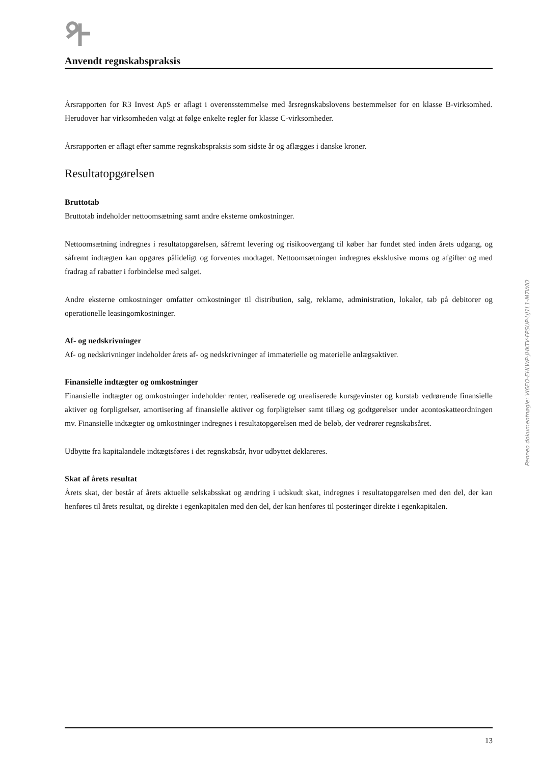Anvendt regnskabspraksis
Årsrapporten for R3 Invest ApS er aflagt i overensstemmelse med årsregnskabslovens bestemmelser for en klasse B-virksomhed. Herudover har virksomheden valgt at følge enkelte regler for klasse C-virksomheder.
Årsrapporten er aflagt efter samme regnskabspraksis som sidste år og aflægges i danske kroner.
Resultatopgørelsen
Bruttotab
Bruttotab indeholder nettoomsætning samt andre eksterne omkostninger.
Nettoomsætning indregnes i resultatopgørelsen, såfremt levering og risikoovergang til køber har fundet sted inden årets udgang, og såfremt indtægten kan opgøres pålideligt og forventes modtaget. Nettoomsætningen indregnes eksklusive moms og afgifter og med fradrag af rabatter i forbindelse med salget.
Andre eksterne omkostninger omfatter omkostninger til distribution, salg, reklame, administration, lokaler, tab på debitorer og operationelle leasingomkostninger.
Af- og nedskrivninger
Af- og nedskrivninger indeholder årets af- og nedskrivninger af immaterielle og materielle anlægsaktiver.
Finansielle indtægter og omkostninger
Finansielle indtægter og omkostninger indeholder renter, realiserede og urealiserede kursgevinster og kurstab vedrørende finansielle aktiver og forpligtelser, amortisering af finansielle aktiver og forpligtelser samt tillæg og godtgørelser under acontoskatteordningen mv. Finansielle indtægter og omkostninger indregnes i resultatopgørelsen med de beløb, der vedrører regnskabsåret.
Udbytte fra kapitalandele indtægtsføres i det regnskabsår, hvor udbyttet deklareres.
Skat af årets resultat
Årets skat, der består af årets aktuelle selskabsskat og ændring i udskudt skat, indregnes i resultatopgørelsen med den del, der kan henføres til årets resultat, og direkte i egenkapitalen med den del, der kan henføres til posteringer direkte i egenkapitalen.
Penneo dokumentnøgle: VI6EO-EHLWP-JHKTV-FPSUP-UJ1L1-M7WIO
13